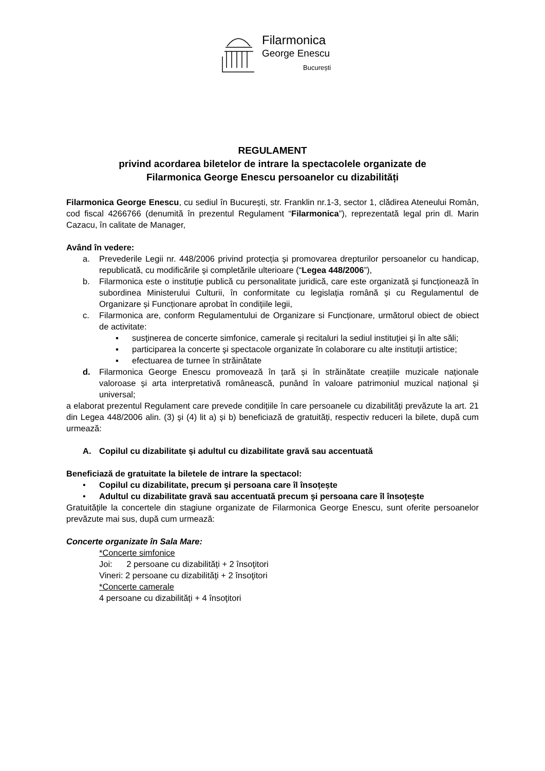Filarmonica
George Enescu
București
REGULAMENT
privind acordarea biletelor de intrare la spectacolele organizate de
Filarmonica George Enescu persoanelor cu dizabilități
Filarmonica George Enescu, cu sediul în București, str. Franklin nr.1-3, sector 1, clădirea Ateneului Român, cod fiscal 4266766 (denumită în prezentul Regulament “Filarmonica”), reprezentată legal prin dl. Marin Cazacu, în calitate de Manager,
Având în vedere:
a. Prevederile Legii nr. 448/2006 privind protecția și promovarea drepturilor persoanelor cu handicap, republicată, cu modificările şi completările ulterioare (“Legea 448/2006”),
b. Filarmonica este o instituție publică cu personalitate juridică, care este organizată și funcționează în subordinea Ministerului Culturii, în conformitate cu legislația română și cu Regulamentul de Organizare și Funcționare aprobat în condițiile legii,
c. Filarmonica are, conform Regulamentului de Organizare si Funcționare, următorul obiect de obiect de activitate:
▪ susţinerea de concerte simfonice, camerale şi recitaluri la sediul instituţiei şi în alte săli;
▪ participarea la concerte şi spectacole organizate în colaborare cu alte instituţii artistice;
▪ efectuarea de turnee în străinătate
d. Filarmonica George Enescu promovează în țară și în străinătate creațiile muzicale naționale valoroase și arta interpretativă românească, punând în valoare patrimoniul muzical național și universal;
a elaborat prezentul Regulament care prevede condițiile în care persoanele cu dizabilități prevăzute la art. 21 din Legea 448/2006 alin. (3) şi (4) lit a) și b) beneficiază de gratuități, respectiv reduceri la bilete, după cum urmează:
A. Copilul cu dizabilitate și adultul cu dizabilitate gravă sau accentuată
Beneficiază de gratuitate la biletele de intrare la spectacol:
• Copilul cu dizabilitate, precum şi persoana care îl însoțește
• Adultul cu dizabilitate gravă sau accentuată precum şi persoana care îl însoțește
Gratuitățile la concertele din stagiune organizate de Filarmonica George Enescu, sunt oferite persoanelor prevăzute mai sus, după cum urmează:
Concerte organizate în Sala Mare:
*Concerte simfonice
Joi: 2 persoane cu dizabilități + 2 însoţitori
Vineri: 2 persoane cu dizabilități + 2 însoţitori
*Concerte camerale
4 persoane cu dizabilități + 4 însoţitori